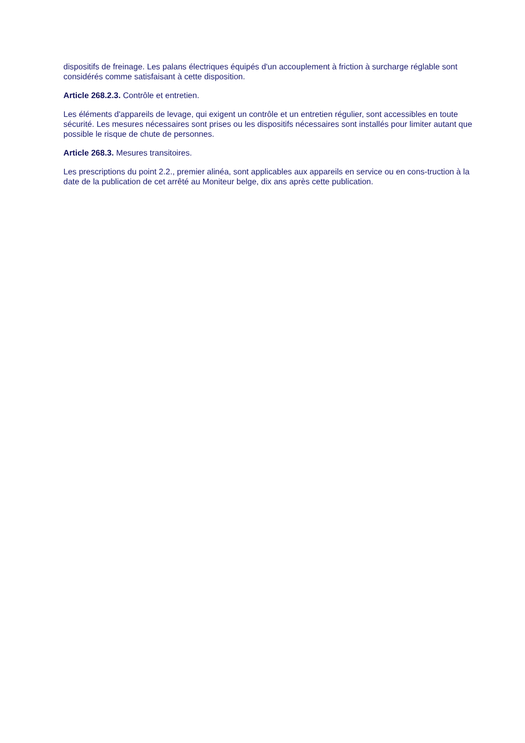dispositifs de freinage. Les palans électriques équipés d'un accouplement à friction à surcharge réglable sont considérés comme satisfaisant à cette disposition.
Article 268.2.3. Contrôle et entretien.
Les éléments d'appareils de levage, qui exigent un contrôle et un entretien régulier, sont accessibles en toute sécurité. Les mesures nécessaires sont prises ou les dispositifs nécessaires sont installés pour limiter autant que possible le risque de chute de personnes.
Article 268.3. Mesures transitoires.
Les prescriptions du point 2.2., premier alinéa, sont applicables aux appareils en service ou en cons-truction à la date de la publication de cet arrêté au Moniteur belge, dix ans après cette publication.